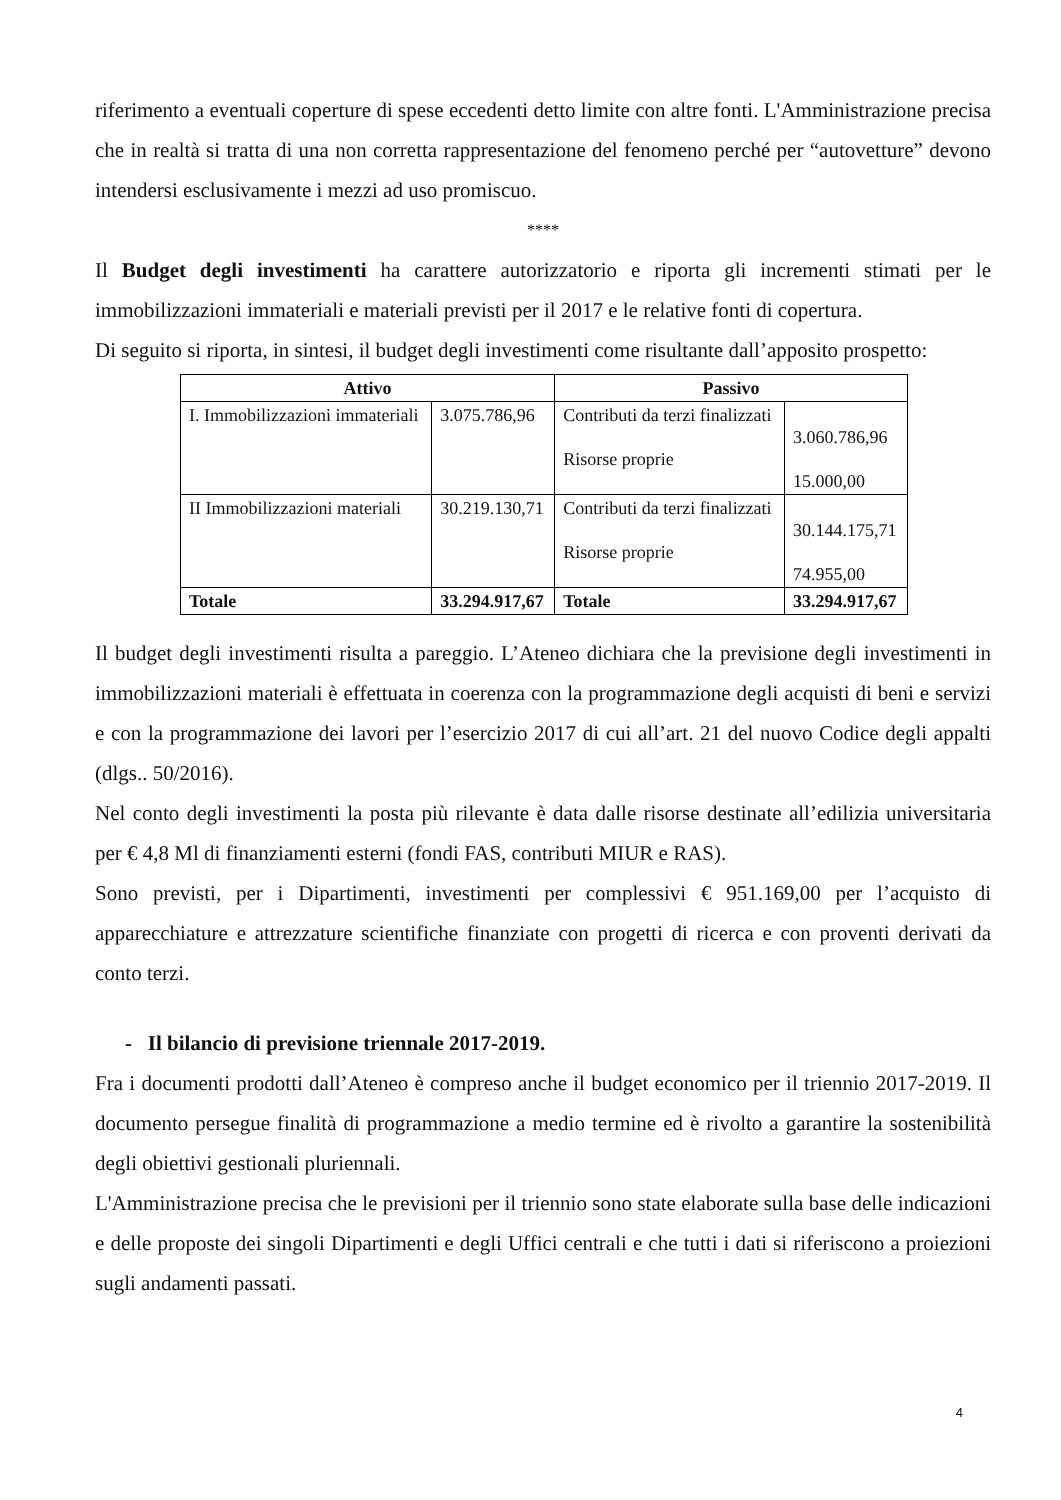riferimento a eventuali coperture di spese eccedenti detto limite con altre fonti. L'Amministrazione precisa che in realtà si tratta di una non corretta rappresentazione del fenomeno perché per “autovetture” devono intendersi esclusivamente i mezzi ad uso promiscuo.
****
Il Budget degli investimenti ha carattere autorizzatorio e riporta gli incrementi stimati per le immobilizzazioni immateriali e materiali previsti per il 2017 e le relative fonti di copertura.
Di seguito si riporta, in sintesi, il budget degli investimenti come risultante dall’apposito prospetto:
| Attivo | | Passivo | |
| --- | --- | --- | --- |
| I. Immobilizzazioni immateriali | 3.075.786,96 | Contributi da terzi finalizzati Risorse proprie | 3.060.786,96 15.000,00 |
| II Immobilizzazioni materiali | 30.219.130,71 | Contributi da terzi finalizzati Risorse proprie | 30.144.175,71 74.955,00 |
| Totale | 33.294.917,67 | Totale | 33.294.917,67 |
Il budget degli investimenti risulta a pareggio. L’Ateneo dichiara che la previsione degli investimenti in immobilizzazioni materiali è effettuata in coerenza con la programmazione degli acquisti di beni e servizi e con la programmazione dei lavori per l’esercizio 2017 di cui all’art. 21 del nuovo Codice degli appalti (dlgs.. 50/2016).
Nel conto degli investimenti la posta più rilevante è data dalle risorse destinate all’edilizia universitaria per € 4,8 Ml di finanziamenti esterni (fondi FAS, contributi MIUR e RAS).
Sono previsti, per i Dipartimenti, investimenti per complessivi € 951.169,00 per l’acquisto di apparecchiature e attrezzature scientifiche finanziate con progetti di ricerca e con proventi derivati da conto terzi.
- Il bilancio di previsione triennale 2017-2019.
Fra i documenti prodotti dall’Ateneo è compreso anche il budget economico per il triennio 2017-2019. Il documento persegue finalità di programmazione a medio termine ed è rivolto a garantire la sostenibilità degli obiettivi gestionali pluriennali.
L'Amministrazione precisa che le previsioni per il triennio sono state elaborate sulla base delle indicazioni e delle proposte dei singoli Dipartimenti e degli Uffici centrali e che tutti i dati si riferiscono a proiezioni sugli andamenti passati.
4